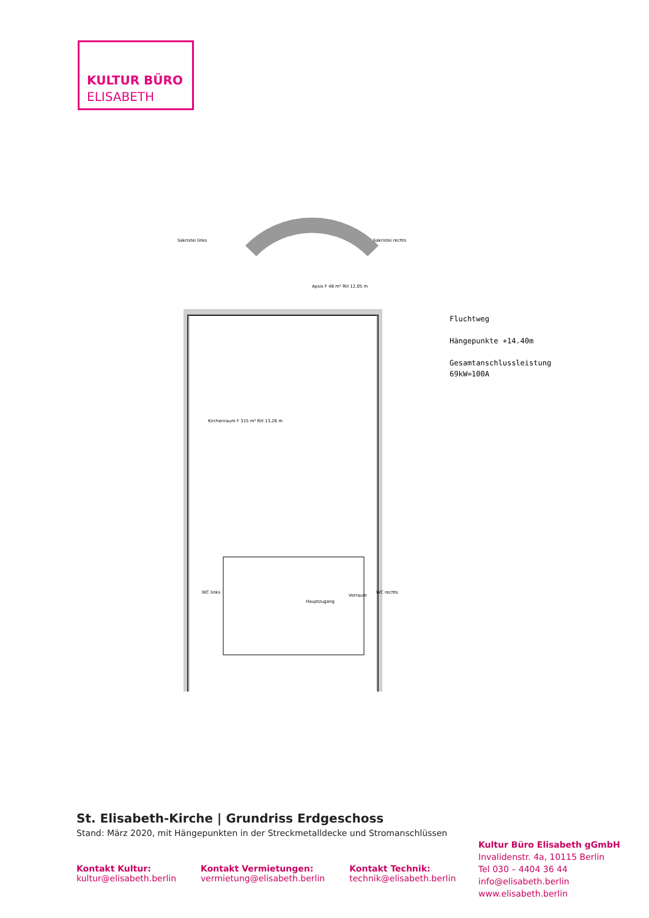KULTUR BÜRO
ELISABETH
Apsis F 48 m² RH 12,05 m
Kirchenraum F 315 m² RH 13,26 m
Hauptzugang
WC links
WC rechts
Sakristei links
Sakristei rechts
Vorraum
Fluchtweg
Hängepunkte +14.40m
Gesamtanschlussleistung
69kW=100A
St. Elisabeth-Kirche | Grundriss Erdgeschoss
Stand: März 2020, mit Hängepunkten in der Streckmetalldecke und Stromanschlüssen
Kontakt Kultur:
kultur@elisabeth.berlin
Kontakt Vermietungen:
vermietung@elisabeth.berlin
Kontakt Technik:
technik@elisabeth.berlin
Kultur Büro Elisabeth gGmbH
Invalidenstr. 4a, 10115 Berlin
Tel 030 – 4404 36 44
info@elisabeth.berlin
www.elisabeth.berlin